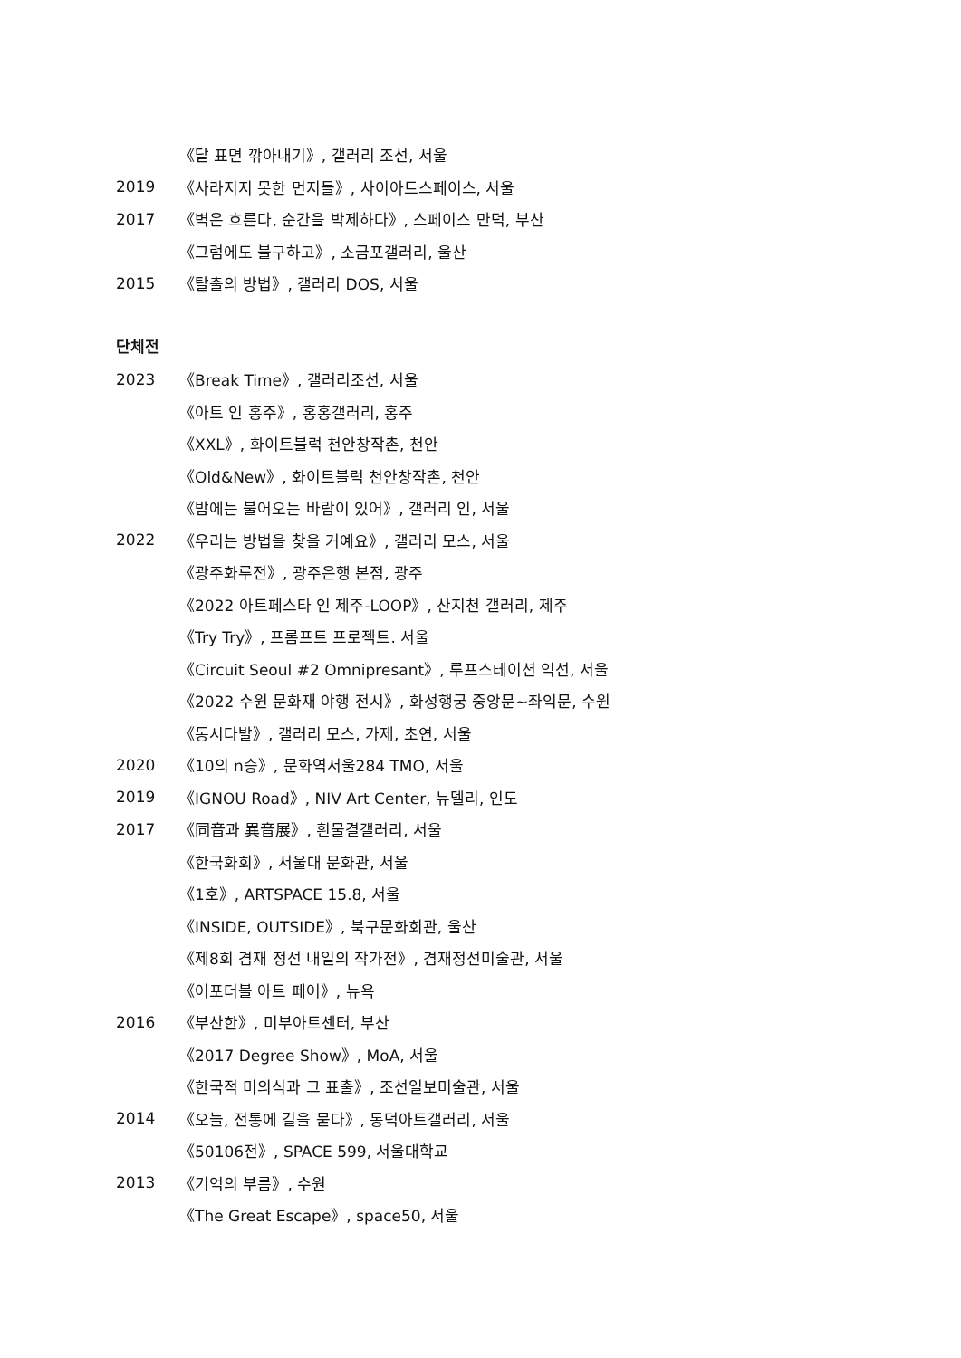《달 표면 깎아내기》, 갤러리 조선, 서울
2019 《사라지지 못한 먼지들》, 사이아트스페이스, 서울
2017 《벽은 흐른다, 순간을 박제하다》, 스페이스 만덕, 부산
《그럼에도 불구하고》, 소금포갤러리, 울산
2015 《탈출의 방법》, 갤러리 DOS, 서울
단체전
2023 《Break Time》, 갤러리조선, 서울
《아트 인 홍주》, 홍홍갤러리, 홍주
《XXL》, 화이트블럭 천안창작촌, 천안
《Old&New》, 화이트블럭 천안창작촌, 천안
《밤에는 불어오는 바람이 있어》, 갤러리 인, 서울
2022 《우리는 방법을 찾을 거예요》, 갤러리 모스, 서울
《광주화루전》, 광주은행 본점, 광주
《2022 아트페스타 인 제주-LOOP》, 산지천 갤러리, 제주
《Try Try》, 프롬프트 프로젝트. 서울
《Circuit Seoul #2 Omnipresant》, 루프스테이션 익선, 서울
《2022 수원 문화재 야행 전시》, 화성행궁 중앙문~좌익문, 수원
《동시다발》, 갤러리 모스, 가제, 초연, 서울
2020 《10의 n승》, 문화역서울284 TMO, 서울
2019 《IGNOU Road》, NIV Art Center, 뉴델리, 인도
2017 《同音과 異音展》, 흰물결갤러리, 서울
《한국화회》, 서울대 문화관, 서울
《1호》, ARTSPACE 15.8, 서울
《INSIDE, OUTSIDE》, 북구문화회관, 울산
《제8회 겸재 정선 내일의 작가전》, 겸재정선미술관, 서울
《어포더블 아트 페어》, 뉴욕
2016 《부산한》, 미부아트센터, 부산
《2017 Degree Show》, MoA, 서울
《한국적 미의식과 그 표출》, 조선일보미술관, 서울
2014 《오늘, 전통에 길을 묻다》, 동덕아트갤러리, 서울
《50106전》, SPACE 599, 서울대학교
2013 《기억의 부름》, 수원
《The Great Escape》, space50, 서울